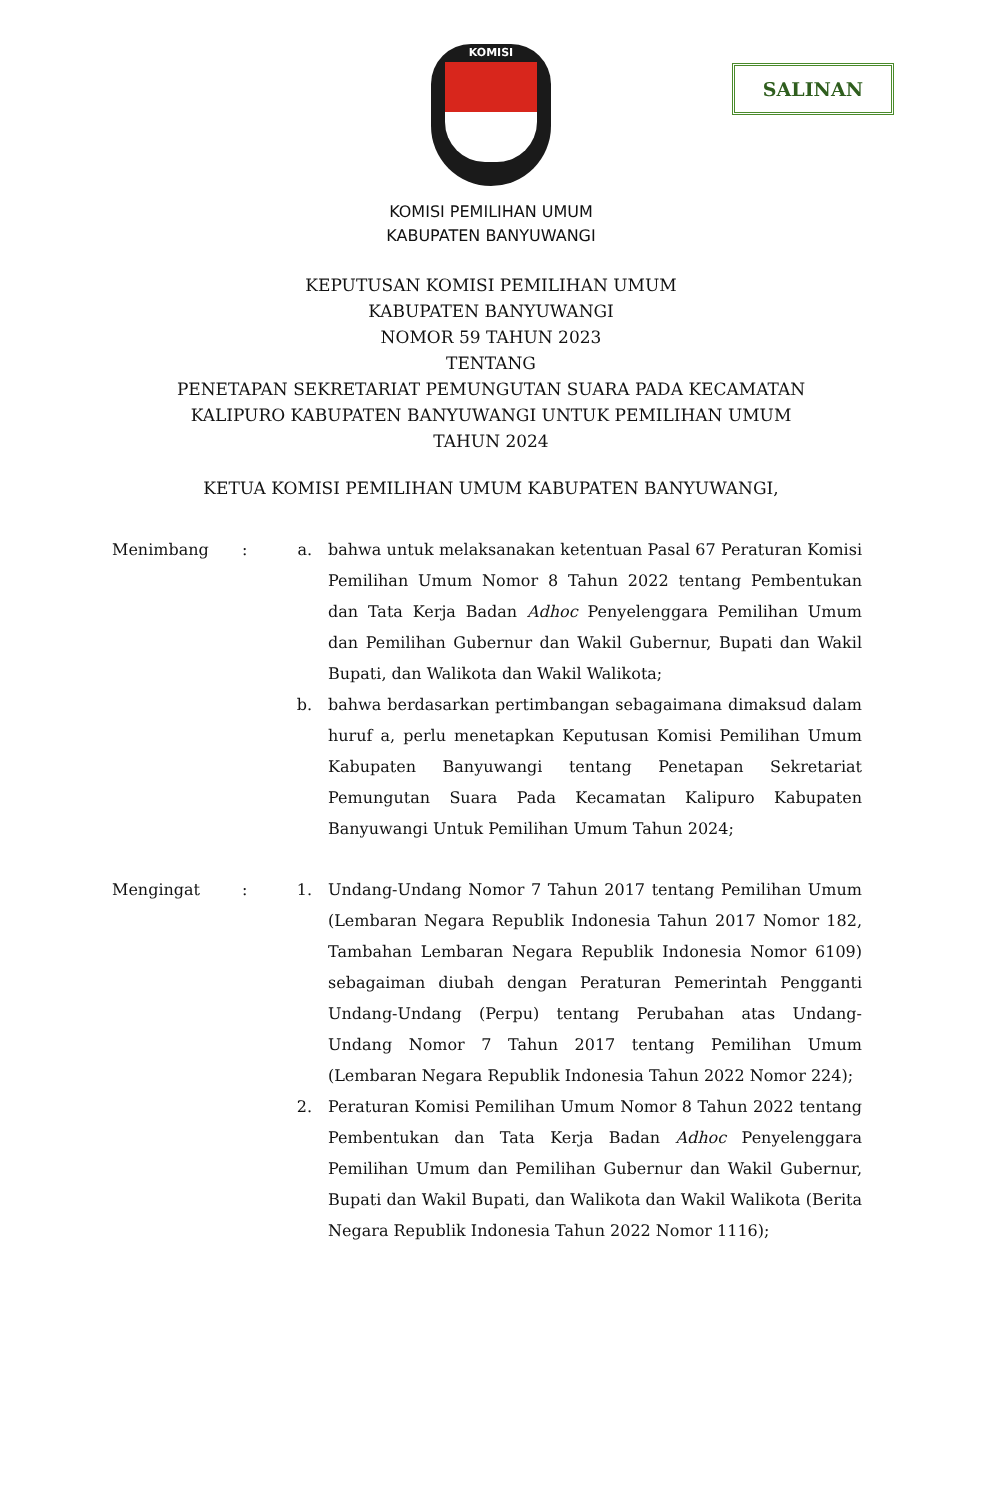KOMISI
SALINAN
KOMISI PEMILIHAN UMUM
KABUPATEN BANYUWANGI
KEPUTUSAN KOMISI PEMILIHAN UMUM
KABUPATEN BANYUWANGI
NOMOR 59 TAHUN 2023
TENTANG
PENETAPAN SEKRETARIAT PEMUNGUTAN SUARA PADA KECAMATAN
KALIPURO KABUPATEN BANYUWANGI UNTUK PEMILIHAN UMUM
TAHUN 2024
KETUA KOMISI PEMILIHAN UMUM KABUPATEN BANYUWANGI,
| Menimbang | : | a. | bahwa untuk melaksanakan ketentuan Pasal 67 Peraturan Komisi Pemilihan Umum Nomor 8 Tahun 2022 tentang Pembentukan dan Tata Kerja Badan Adhoc Penyelenggara Pemilihan Umum dan Pemilihan Gubernur dan Wakil Gubernur, Bupati dan Wakil Bupati, dan Walikota dan Wakil Walikota; |
| | | b. | bahwa berdasarkan pertimbangan sebagaimana dimaksud dalam huruf a, perlu menetapkan Keputusan Komisi Pemilihan Umum Kabupaten Banyuwangi tentang Penetapan Sekretariat Pemungutan Suara Pada Kecamatan Kalipuro Kabupaten Banyuwangi Untuk Pemilihan Umum Tahun 2024; |
| Mengingat | : | 1. | Undang-Undang Nomor 7 Tahun 2017 tentang Pemilihan Umum (Lembaran Negara Republik Indonesia Tahun 2017 Nomor 182, Tambahan Lembaran Negara Republik Indonesia Nomor 6109) sebagaiman diubah dengan Peraturan Pemerintah Pengganti Undang-Undang (Perpu) tentang Perubahan atas Undang-Undang Nomor 7 Tahun 2017 tentang Pemilihan Umum (Lembaran Negara Republik Indonesia Tahun 2022 Nomor 224); |
| | | 2. | Peraturan Komisi Pemilihan Umum Nomor 8 Tahun 2022 tentang Pembentukan dan Tata Kerja Badan Adhoc Penyelenggara Pemilihan Umum dan Pemilihan Gubernur dan Wakil Gubernur, Bupati dan Wakil Bupati, dan Walikota dan Wakil Walikota (Berita Negara Republik Indonesia Tahun 2022 Nomor 1116); |